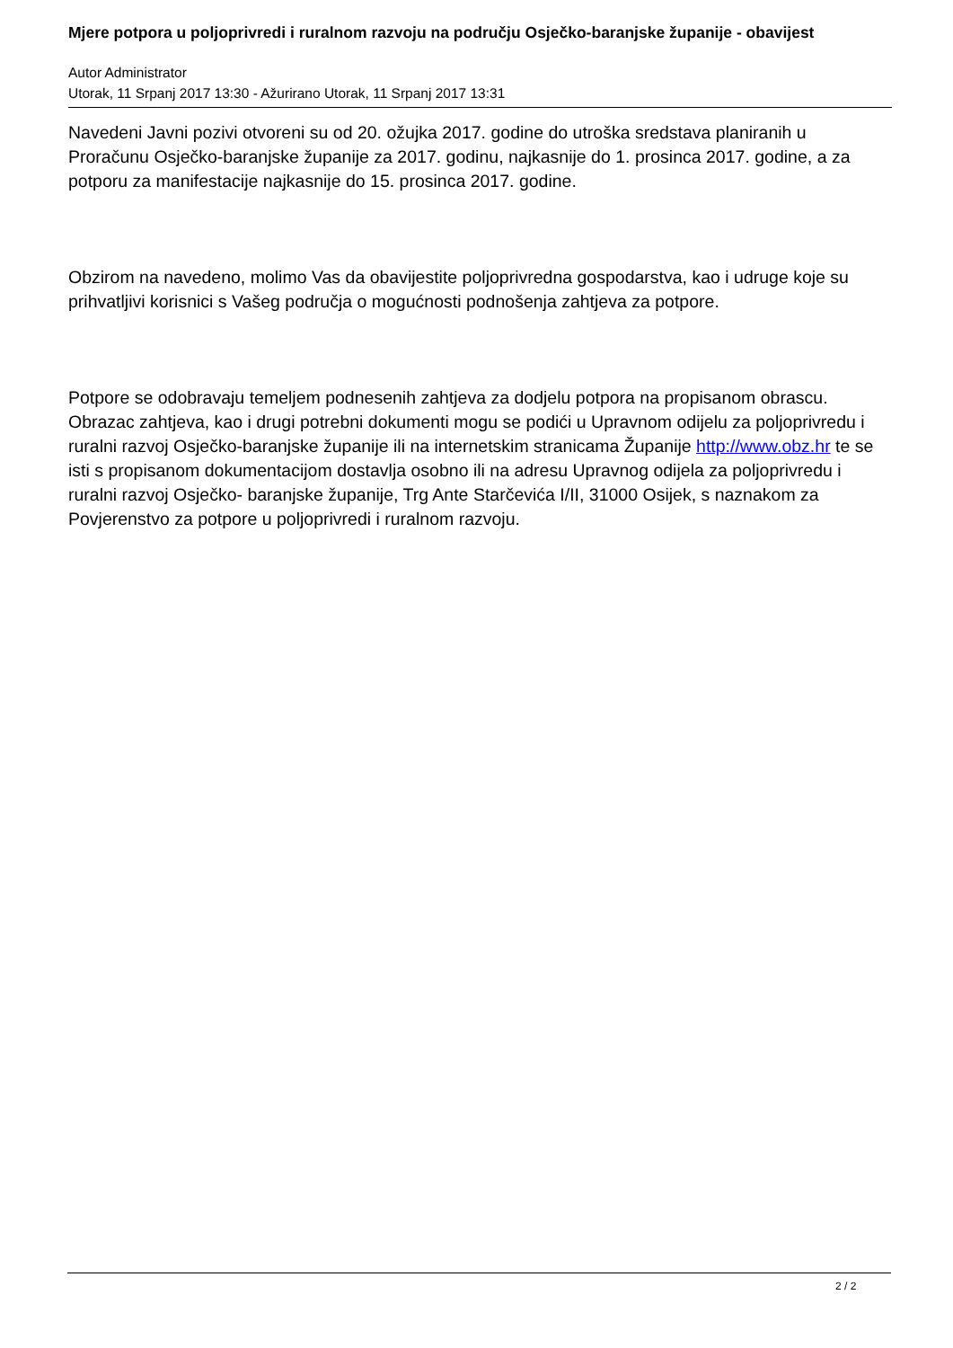Mjere potpora u poljoprivredi i ruralnom razvoju na području Osječko-baranjske županije - obavijest
Autor Administrator
Utorak, 11 Srpanj 2017 13:30 - Ažurirano Utorak, 11 Srpanj 2017 13:31
Navedeni Javni pozivi otvoreni su od 20. ožujka 2017. godine do utroška sredstava planiranih u Proračunu Osječko-baranjske županije za 2017. godinu, najkasnije do 1. prosinca 2017. godine, a za potporu za manifestacije najkasnije do 15. prosinca 2017. godine.
Obzirom na navedeno, molimo Vas da obavijestite poljoprivredna gospodarstva, kao i udruge koje su prihvatljivi korisnici s Vašeg područja o mogućnosti podnošenja zahtjeva za potpore.
Potpore se odobravaju temeljem podnesenih zahtjeva za dodjelu potpora na propisanom obrascu. Obrazac zahtjeva, kao i drugi potrebni dokumenti mogu se podići u Upravnom odijelu za poljoprivredu i ruralni razvoj Osječko-baranjske županije ili na internetskim stranicama Županije http://www.obz.hr te se isti s propisanom dokumentacijom dostavlja osobno ili na adresu Upravnog odijela za poljoprivredu i ruralni razvoj Osječko- baranjske županije, Trg Ante Starčevića I/II, 31000 Osijek, s naznakom za Povjerenstvo za potpore u poljoprivredi i ruralnom razvoju.
2 / 2